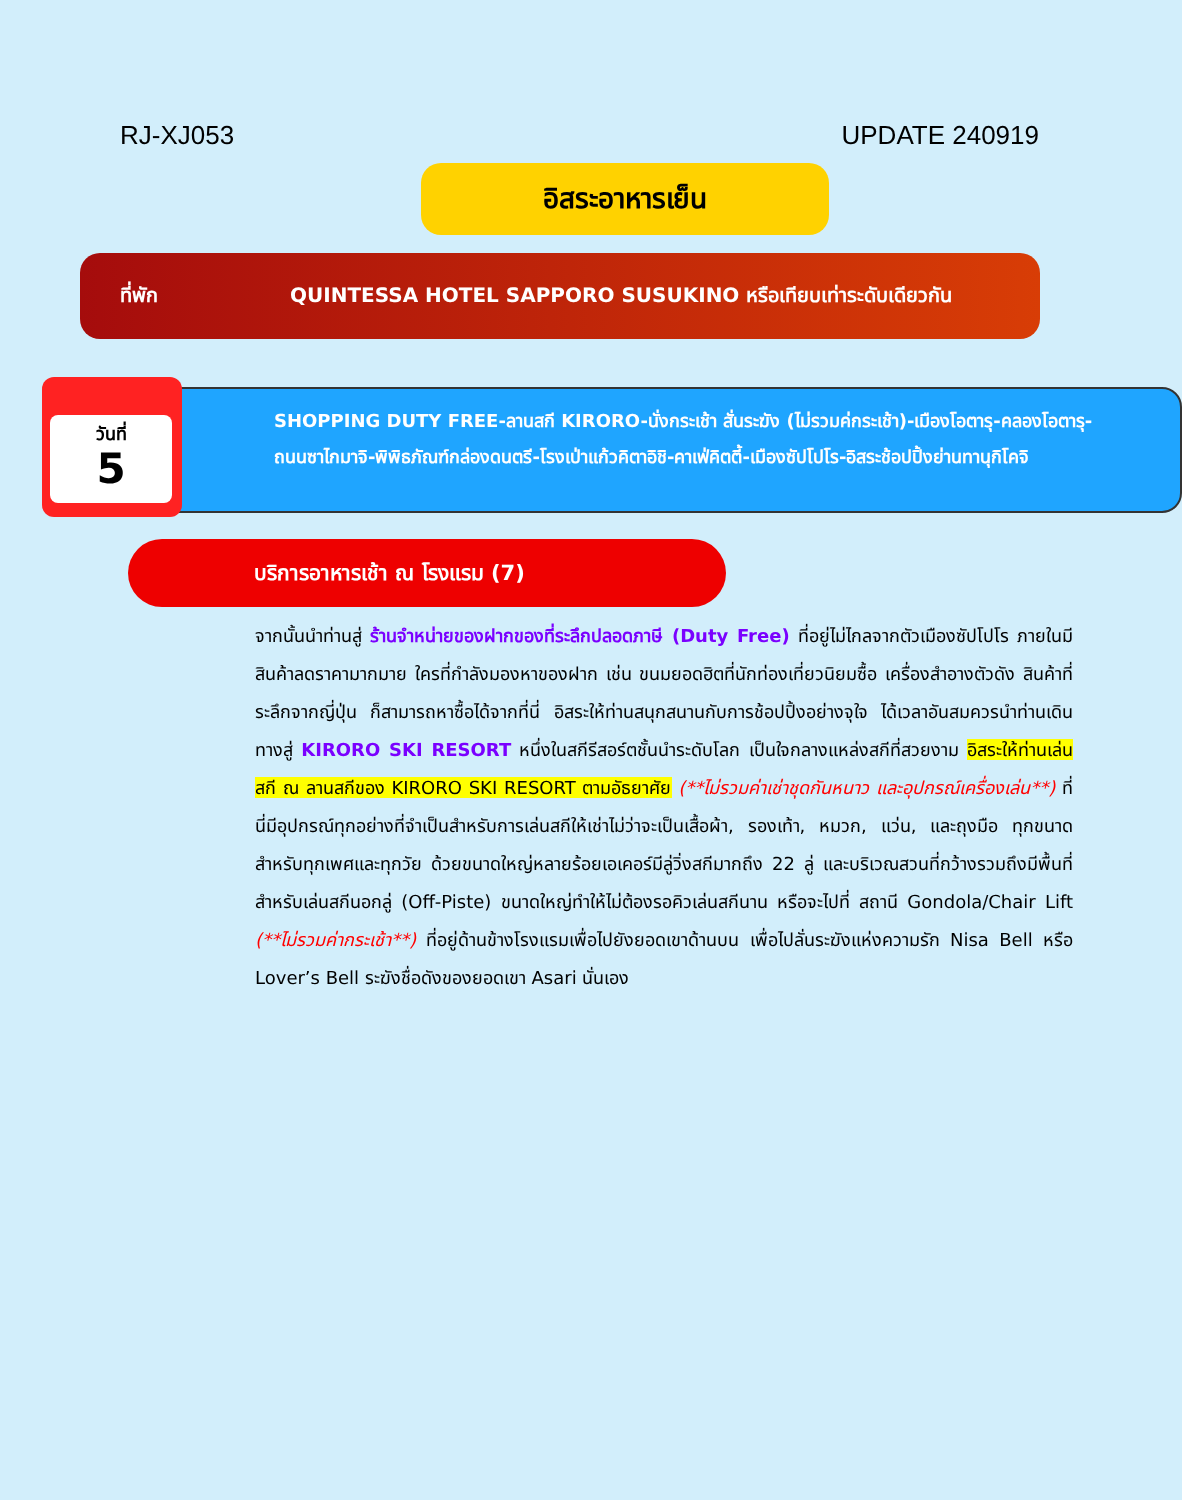RJ-XJ053 UPDATE 240919
อิสระอาหารเย็น
ที่พัก QUINTESSA HOTEL SAPPORO SUSUKINO หรือเทียบเท่าระดับเดียวกัน
วันที่
5
SHOPPING DUTY FREE-ลานสกี KIRORO-นั่งกระเช้า สั่นระฆัง (ไม่รวมค่กระเช้า)-เมืองโอตารุ-คลองโอตารุ-ถนนซาไกมาจิ-พิพิธภัณฑ์กล่องดนตรี-โรงเป่าแก้วคิตาอิชิ-คาเฟ่คิตตี้-เมืองซัปโปโร-อิสระช้อปปิ้งย่านทานุกิโคจิ
บริการอาหารเช้า ณ โรงแรม (7)
จากนั้นนำท่านสู่ ร้านจำหน่ายของฝากของที่ระลึกปลอดภาษี (Duty Free) ที่อยู่ไม่ไกลจากตัวเมืองซัปโปโร ภายในมีสินค้าลดราคามากมาย ใครที่กำลังมองหาของฝาก เช่น ขนมยอดฮิตที่นักท่องเที่ยวนิยมซื้อ เครื่องสำอางตัวดัง สินค้าที่ระลึกจากญี่ปุ่น ก็สามารถหาซื้อได้จากที่นี่ อิสระให้ท่านสนุกสนานกับการช้อปปิ้งอย่างจุใจ ได้เวลาอันสมควรนำท่านเดินทางสู่ KIRORO SKI RESORT หนึ่งในสกีรีสอร์ตชั้นนำระดับโลก เป็นใจกลางแหล่งสกีที่สวยงาม อิสระให้ท่านเล่นสกี ณ ลานสกีของ KIRORO SKI RESORT ตามอัธยาศัย (**ไม่รวมค่าเช่าชุดกันหนาว และอุปกรณ์เครื่องเล่น**) ที่นี่มีอุปกรณ์ทุกอย่างที่จำเป็นสำหรับการเล่นสกีให้เช่าไม่ว่าจะเป็นเสื้อผ้า, รองเท้า, หมวก, แว่น, และถุงมือ ทุกขนาดสำหรับทุกเพศและทุกวัย ด้วยขนาดใหญ่หลายร้อยเอเคอร์มีลู่วิ่งสกีมากถึง 22 ลู่ และบริเวณสวนที่กว้างรวมถึงมีพื้นที่สำหรับเล่นสกีนอกลู่ (Off-Piste) ขนาดใหญ่ทำให้ไม่ต้องรอคิวเล่นสกีนาน หรือจะไปที่ สถานี Gondola/Chair Lift (**ไม่รวมค่ากระเช้า**) ที่อยู่ด้านข้างโรงแรมเพื่อไปยังยอดเขาด้านบน เพื่อไปลั่นระฆังแห่งความรัก Nisa Bell หรือ Lover’s Bell ระฆังชื่อดังของยอดเขา Asari นั่นเอง